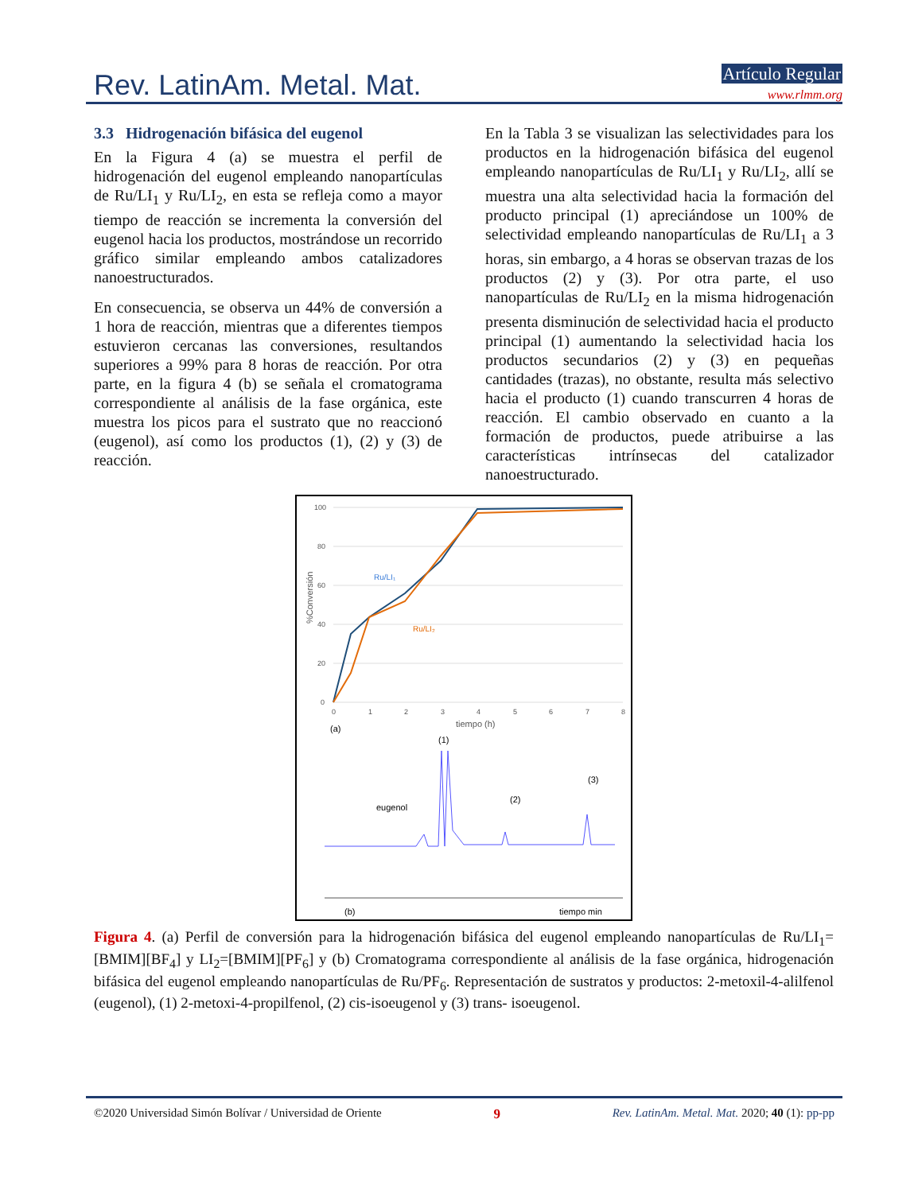Rev. LatinAm. Metal. Mat.
Artículo Regular
www.rlmm.org
3.3 Hidrogenación bifásica del eugenol
En la Figura 4 (a) se muestra el perfil de hidrogenación del eugenol empleando nanopartículas de Ru/LI<sub>1</sub> y Ru/LI<sub>2</sub>, en esta se refleja como a mayor tiempo de reacción se incrementa la conversión del eugenol hacia los productos, mostrándose un recorrido gráfico similar empleando ambos catalizadores nanoestructurados.
En consecuencia, se observa un 44% de conversión a 1 hora de reacción, mientras que a diferentes tiempos estuvieron cercanas las conversiones, resultandos superiores a 99% para 8 horas de reacción. Por otra parte, en la figura 4 (b) se señala el cromatograma correspondiente al análisis de la fase orgánica, este muestra los picos para el sustrato que no reaccionó (eugenol), así como los productos (1), (2) y (3) de reacción.
En la Tabla 3 se visualizan las selectividades para los productos en la hidrogenación bifásica del eugenol empleando nanopartículas de Ru/LI<sub>1</sub> y Ru/LI<sub>2</sub>, allí se muestra una alta selectividad hacia la formación del producto principal (1) apreciándose un 100% de selectividad empleando nanopartículas de Ru/LI<sub>1</sub> a 3 horas, sin embargo, a 4 horas se observan trazas de los productos (2) y (3). Por otra parte, el uso nanopartículas de Ru/LI<sub>2</sub> en la misma hidrogenación presenta disminución de selectividad hacia el producto principal (1) aumentando la selectividad hacia los productos secundarios (2) y (3) en pequeñas cantidades (trazas), no obstante, resulta más selectivo hacia el producto (1) cuando transcurren 4 horas de reacción. El cambio observado en cuanto a la formación de productos, puede atribuirse a las características intrínsecas del catalizador nanoestructurado.
100
80
60
40
20
0
0
1
2
3
4
5
6
7
8
tiempo (h)
(a)
%Conversión
Ru/LI₁
Ru/LI₂
(1)
eugenol
(2)
(3)
(b)
tiempo min
Figura 4. (a) Perfil de conversión para la hidrogenación bifásica del eugenol empleando nanopartículas de Ru/LI<sub>1</sub>= [BMIM][BF<sub>4</sub>] y LI<sub>2</sub>=[BMIM][PF<sub>6</sub>] y (b) Cromatograma correspondiente al análisis de la fase orgánica, hidrogenación bifásica del eugenol empleando nanopartículas de Ru/PF<sub>6</sub>. Representación de sustratos y productos: 2-metoxil-4-alilfenol (eugenol), (1) 2-metoxi-4-propilfenol, (2) cis-isoeugenol y (3) trans- isoeugenol.
©2020 Universidad Simón Bolívar / Universidad de Oriente 9 Rev. LatinAm. Metal. Mat. 2020; 40 (1): pp-pp